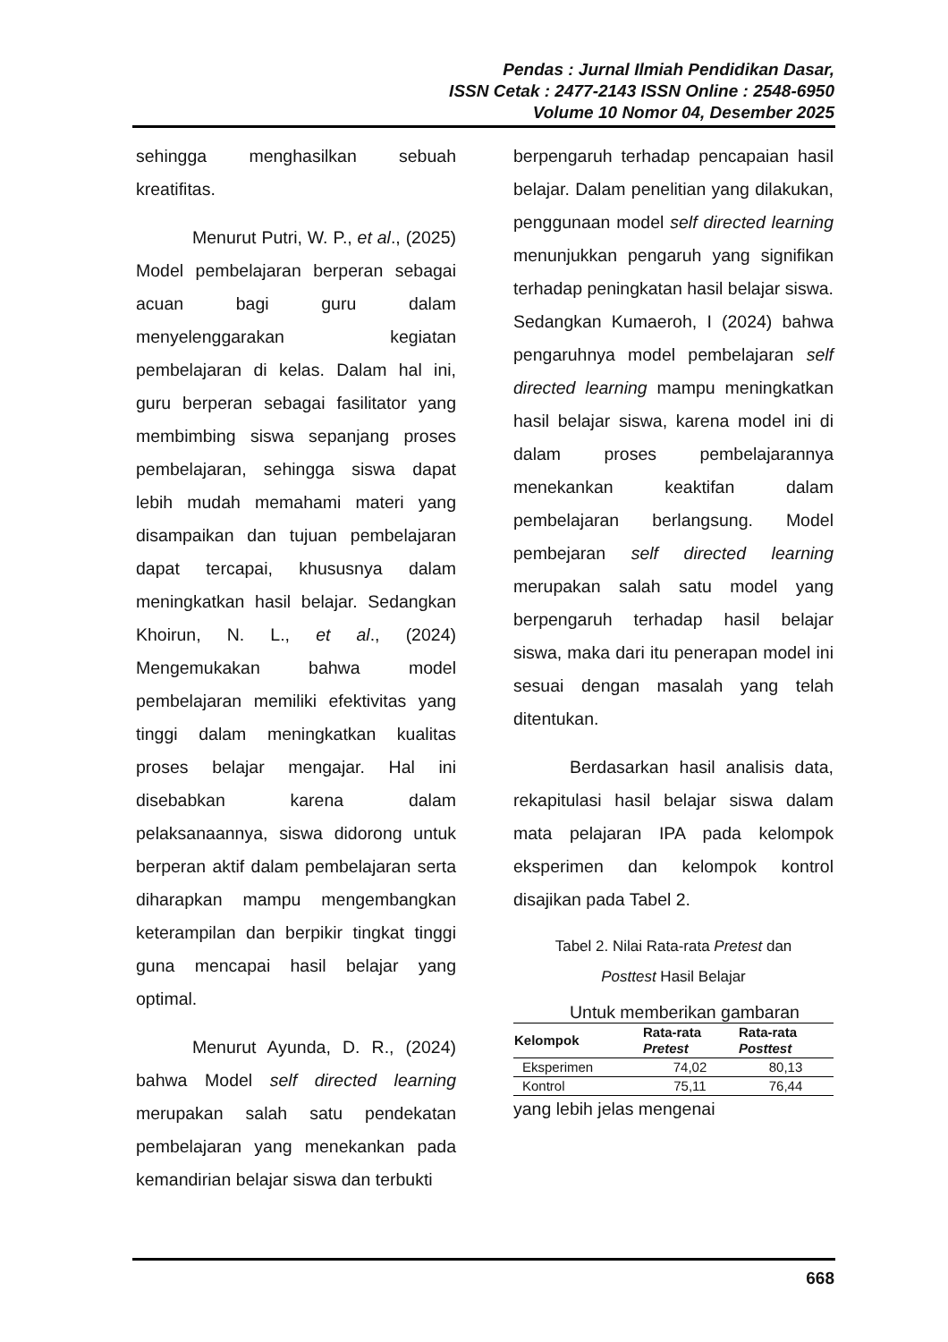Pendas : Jurnal Ilmiah Pendidikan Dasar,
ISSN Cetak : 2477-2143 ISSN Online : 2548-6950
Volume 10 Nomor 04, Desember 2025
sehingga menghasilkan sebuah kreatifitas.
Menurut Putri, W. P., et al., (2025) Model pembelajaran berperan sebagai acuan bagi guru dalam menyelenggarakan kegiatan pembelajaran di kelas. Dalam hal ini, guru berperan sebagai fasilitator yang membimbing siswa sepanjang proses pembelajaran, sehingga siswa dapat lebih mudah memahami materi yang disampaikan dan tujuan pembelajaran dapat tercapai, khususnya dalam meningkatkan hasil belajar. Sedangkan Khoirun, N. L., et al., (2024) Mengemukakan bahwa model pembelajaran memiliki efektivitas yang tinggi dalam meningkatkan kualitas proses belajar mengajar. Hal ini disebabkan karena dalam pelaksanaannya, siswa didorong untuk berperan aktif dalam pembelajaran serta diharapkan mampu mengembangkan keterampilan dan berpikir tingkat tinggi guna mencapai hasil belajar yang optimal.
Menurut Ayunda, D. R., (2024) bahwa Model self directed learning merupakan salah satu pendekatan pembelajaran yang menekankan pada kemandirian belajar siswa dan terbukti
berpengaruh terhadap pencapaian hasil belajar. Dalam penelitian yang dilakukan, penggunaan model self directed learning menunjukkan pengaruh yang signifikan terhadap peningkatan hasil belajar siswa. Sedangkan Kumaeroh, I (2024) bahwa pengaruhnya model pembelajaran self directed learning mampu meningkatkan hasil belajar siswa, karena model ini di dalam proses pembelajarannya menekankan keaktifan dalam pembelajaran berlangsung. Model pembejaran self directed learning merupakan salah satu model yang berpengaruh terhadap hasil belajar siswa, maka dari itu penerapan model ini sesuai dengan masalah yang telah ditentukan.
Berdasarkan hasil analisis data, rekapitulasi hasil belajar siswa dalam mata pelajaran IPA pada kelompok eksperimen dan kelompok kontrol disajikan pada Tabel 2.
Tabel 2. Nilai Rata-rata Pretest dan
Posttest Hasil Belajar
Untuk memberikan gambaran
| Kelompok | Rata-rata Pretest | Rata-rata Posttest |
| --- | --- | --- |
| Eksperimen | 74,02 | 80,13 |
| Kontrol | 75,11 | 76,44 |
yang lebih jelas mengenai
668